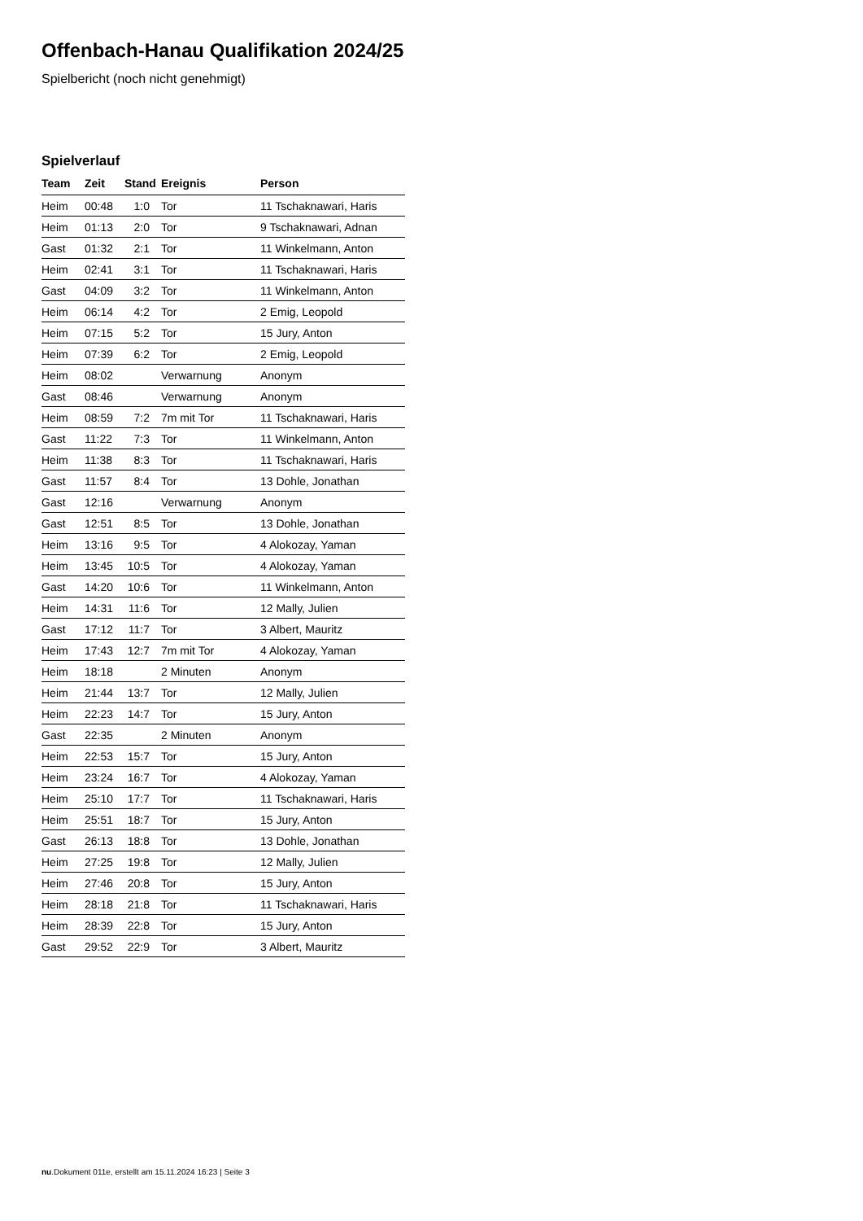Offenbach-Hanau Qualifikation 2024/25
Spielbericht (noch nicht genehmigt)
Spielverlauf
| Team | Zeit | Stand | Ereignis | Person |
| --- | --- | --- | --- | --- |
| Heim | 00:48 | 1:0 | Tor | 11 Tschaknawari, Haris |
| Heim | 01:13 | 2:0 | Tor | 9 Tschaknawari, Adnan |
| Gast | 01:32 | 2:1 | Tor | 11 Winkelmann, Anton |
| Heim | 02:41 | 3:1 | Tor | 11 Tschaknawari, Haris |
| Gast | 04:09 | 3:2 | Tor | 11 Winkelmann, Anton |
| Heim | 06:14 | 4:2 | Tor | 2 Emig, Leopold |
| Heim | 07:15 | 5:2 | Tor | 15 Jury, Anton |
| Heim | 07:39 | 6:2 | Tor | 2 Emig, Leopold |
| Heim | 08:02 | | Verwarnung | Anonym |
| Gast | 08:46 | | Verwarnung | Anonym |
| Heim | 08:59 | 7:2 | 7m mit Tor | 11 Tschaknawari, Haris |
| Gast | 11:22 | 7:3 | Tor | 11 Winkelmann, Anton |
| Heim | 11:38 | 8:3 | Tor | 11 Tschaknawari, Haris |
| Gast | 11:57 | 8:4 | Tor | 13 Dohle, Jonathan |
| Gast | 12:16 | | Verwarnung | Anonym |
| Gast | 12:51 | 8:5 | Tor | 13 Dohle, Jonathan |
| Heim | 13:16 | 9:5 | Tor | 4 Alokozay, Yaman |
| Heim | 13:45 | 10:5 | Tor | 4 Alokozay, Yaman |
| Gast | 14:20 | 10:6 | Tor | 11 Winkelmann, Anton |
| Heim | 14:31 | 11:6 | Tor | 12 Mally, Julien |
| Gast | 17:12 | 11:7 | Tor | 3 Albert, Mauritz |
| Heim | 17:43 | 12:7 | 7m mit Tor | 4 Alokozay, Yaman |
| Heim | 18:18 | | 2 Minuten | Anonym |
| Heim | 21:44 | 13:7 | Tor | 12 Mally, Julien |
| Heim | 22:23 | 14:7 | Tor | 15 Jury, Anton |
| Gast | 22:35 | | 2 Minuten | Anonym |
| Heim | 22:53 | 15:7 | Tor | 15 Jury, Anton |
| Heim | 23:24 | 16:7 | Tor | 4 Alokozay, Yaman |
| Heim | 25:10 | 17:7 | Tor | 11 Tschaknawari, Haris |
| Heim | 25:51 | 18:7 | Tor | 15 Jury, Anton |
| Gast | 26:13 | 18:8 | Tor | 13 Dohle, Jonathan |
| Heim | 27:25 | 19:8 | Tor | 12 Mally, Julien |
| Heim | 27:46 | 20:8 | Tor | 15 Jury, Anton |
| Heim | 28:18 | 21:8 | Tor | 11 Tschaknawari, Haris |
| Heim | 28:39 | 22:8 | Tor | 15 Jury, Anton |
| Gast | 29:52 | 22:9 | Tor | 3 Albert, Mauritz |
nu.Dokument 011e, erstellt am 15.11.2024 16:23 | Seite 3